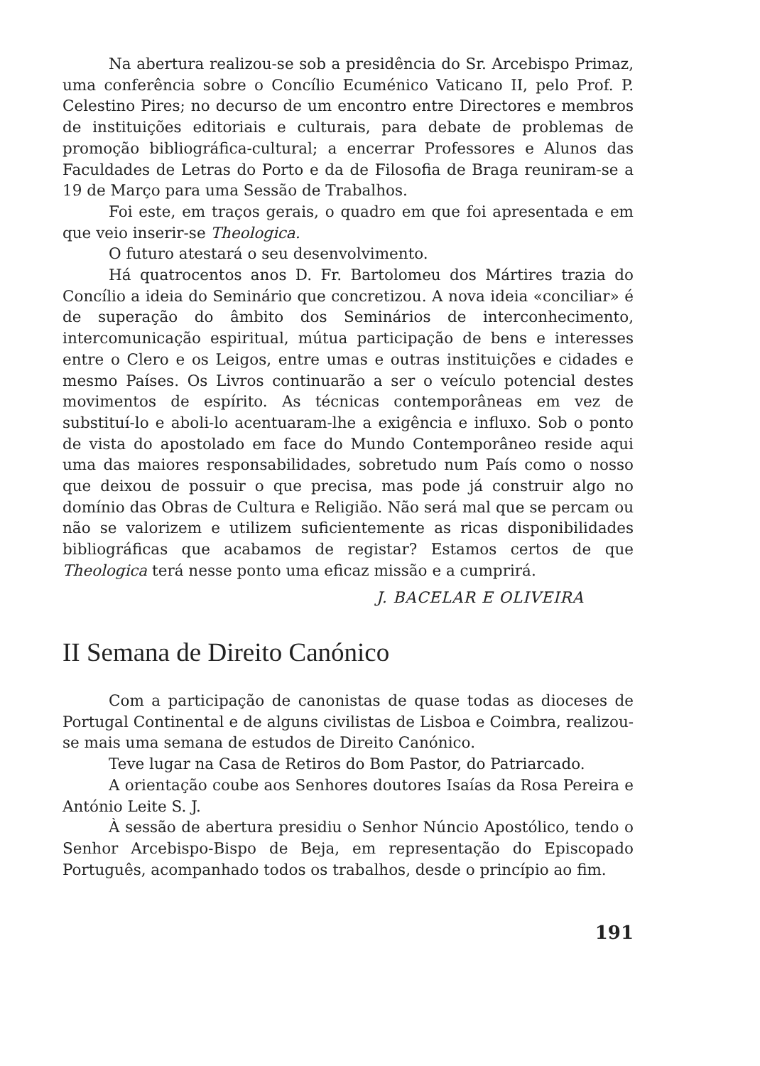Na abertura realizou-se sob a presidência do Sr. Arcebispo Primaz, uma conferência sobre o Concílio Ecuménico Vaticano II, pelo Prof. P. Celestino Pires; no decurso de um encontro entre Directores e membros de instituições editoriais e culturais, para debate de problemas de promoção bibliográfica-cultural; a encerrar Professores e Alunos das Faculdades de Letras do Porto e da de Filosofia de Braga reuniram-se a 19 de Março para uma Sessão de Trabalhos.
Foi este, em traços gerais, o quadro em que foi apresentada e em que veio inserir-se Theologica.
O futuro atestará o seu desenvolvimento.
Há quatrocentos anos D. Fr. Bartolomeu dos Mártires trazia do Concílio a ideia do Seminário que concretizou. A nova ideia «conciliar» é de superação do âmbito dos Seminários de interconhecimento, intercomunicação espiritual, mútua participação de bens e interesses entre o Clero e os Leigos, entre umas e outras instituições e cidades e mesmo Países. Os Livros continuarão a ser o veículo potencial destes movimentos de espírito. As técnicas contemporâneas em vez de substituí-lo e aboli-lo acentuaram-lhe a exigência e influxo. Sob o ponto de vista do apostolado em face do Mundo Contemporâneo reside aqui uma das maiores responsabilidades, sobretudo num País como o nosso que deixou de possuir o que precisa, mas pode já construir algo no domínio das Obras de Cultura e Religião. Não será mal que se percam ou não se valorizem e utilizem suficientemente as ricas disponibilidades bibliográficas que acabamos de registar? Estamos certos de que Theologica terá nesse ponto uma eficaz missão e a cumprirá.
J. BACELAR E OLIVEIRA
II Semana de Direito Canónico
Com a participação de canonistas de quase todas as dioceses de Portugal Continental e de alguns civilistas de Lisboa e Coimbra, realizou-se mais uma semana de estudos de Direito Canónico.
Teve lugar na Casa de Retiros do Bom Pastor, do Patriarcado.
A orientação coube aos Senhores doutores Isaías da Rosa Pereira e António Leite S. J.
À sessão de abertura presidiu o Senhor Núncio Apostólico, tendo o Senhor Arcebispo-Bispo de Beja, em representação do Episcopado Português, acompanhado todos os trabalhos, desde o princípio ao fim.
191